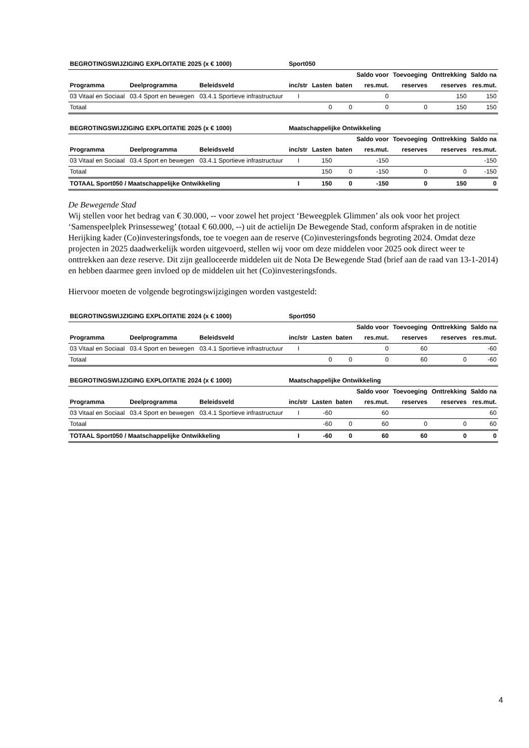| BEGROTINGSWIJZIGING EXPLOITATIE 2025 (x € 1000) | | | Sport050 | | | | | | |
| | | | | | | Saldo voor | Toevoeging | Onttrekking | Saldo na |
| Programma | Deelprogramma | Beleidsveld | inc/str | Lasten | baten | res.mut. | reserves | reserves | res.mut. |
| 03 Vitaal en Sociaal | 03.4 Sport en bewegen | 03.4.1 Sportieve infrastructuur | I | | | 0 | | 150 | 150 |
| Totaal | | | | 0 | 0 | 0 | 0 | 150 | 150 |
| BEGROTINGSWIJZIGING EXPLOITATIE 2025 (x € 1000) | | | Maatschappelijke Ontwikkeling | | | | | | |
| | | | | | | Saldo voor | Toevoeging | Onttrekking | Saldo na |
| Programma | Deelprogramma | Beleidsveld | inc/str | Lasten | baten | res.mut. | reserves | reserves | res.mut. |
| 03 Vitaal en Sociaal | 03.4 Sport en bewegen | 03.4.1 Sportieve infrastructuur | I | 150 | | -150 | | | -150 |
| Totaal | | | | 150 | 0 | -150 | 0 | 0 | -150 |
| TOTAAL Sport050 / Maatschappelijke Ontwikkeling | | | I | 150 | 0 | -150 | 0 | 150 | 0 |
De Bewegende Stad
Wij stellen voor het bedrag van € 30.000, -- voor zowel het project ‘Beweegplek Glimmen’ als ook voor het project ‘Samenspeelplek Prinsesseweg’ (totaal € 60.000, --) uit de actielijn De Bewegende Stad, conform afspraken in de notitie Herijking kader (Co)investeringsfonds, toe te voegen aan de reserve (Co)investeringsfonds begroting 2024. Omdat deze projecten in 2025 daadwerkelijk worden uitgevoerd, stellen wij voor om deze middelen voor 2025 ook direct weer te onttrekken aan deze reserve. Dit zijn gealloceerde middelen uit de Nota De Bewegende Stad (brief aan de raad van 13-1-2014) en hebben daarmee geen invloed op de middelen uit het (Co)investeringsfonds.
Hiervoor moeten de volgende begrotingswijzigingen worden vastgesteld:
| BEGROTINGSWIJZIGING EXPLOITATIE 2024 (x € 1000) | | | Sport050 | | | | | | |
| | | | | | | Saldo voor | Toevoeging | Onttrekking | Saldo na |
| Programma | Deelprogramma | Beleidsveld | inc/str | Lasten | baten | res.mut. | reserves | reserves | res.mut. |
| 03 Vitaal en Sociaal | 03.4 Sport en bewegen | 03.4.1 Sportieve infrastructuur | I | | | 0 | 60 | | -60 |
| Totaal | | | | 0 | 0 | 0 | 60 | 0 | -60 |
| BEGROTINGSWIJZIGING EXPLOITATIE 2024 (x € 1000) | | | Maatschappelijke Ontwikkeling | | | | | | |
| | | | | | | Saldo voor | Toevoeging | Onttrekking | Saldo na |
| Programma | Deelprogramma | Beleidsveld | inc/str | Lasten | baten | res.mut. | reserves | reserves | res.mut. |
| 03 Vitaal en Sociaal | 03.4 Sport en bewegen | 03.4.1 Sportieve infrastructuur | I | -60 | | 60 | | | 60 |
| Totaal | | | | -60 | 0 | 60 | 0 | 0 | 60 |
| TOTAAL Sport050 / Maatschappelijke Ontwikkeling | | | I | -60 | 0 | 60 | 60 | 0 | 0 |
4